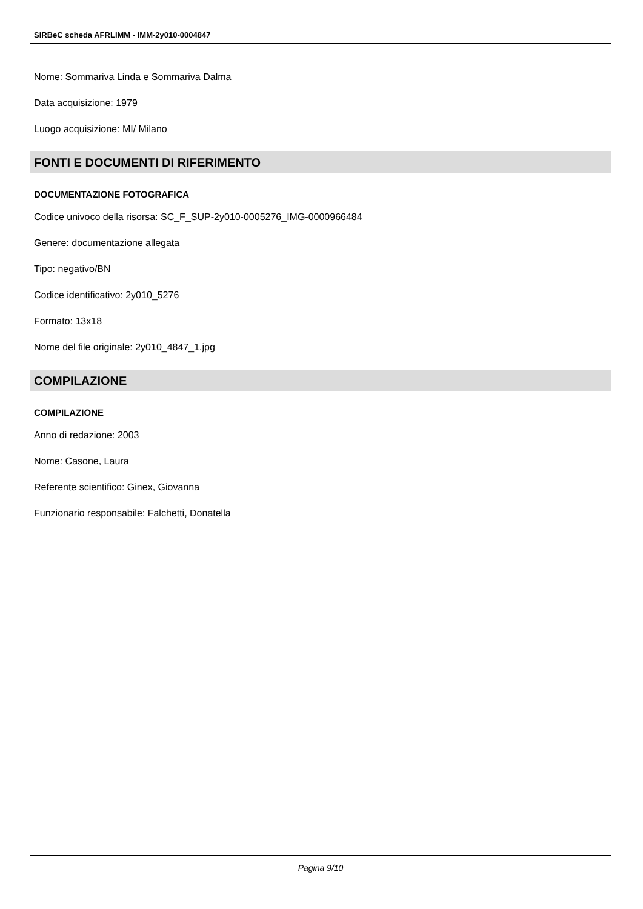SIRBeC scheda AFRLIMM - IMM-2y010-0004847
Nome: Sommariva Linda e Sommariva Dalma
Data acquisizione: 1979
Luogo acquisizione: MI/ Milano
FONTI E DOCUMENTI DI RIFERIMENTO
DOCUMENTAZIONE FOTOGRAFICA
Codice univoco della risorsa: SC_F_SUP-2y010-0005276_IMG-0000966484
Genere: documentazione allegata
Tipo: negativo/BN
Codice identificativo: 2y010_5276
Formato: 13x18
Nome del file originale: 2y010_4847_1.jpg
COMPILAZIONE
COMPILAZIONE
Anno di redazione: 2003
Nome: Casone, Laura
Referente scientifico: Ginex, Giovanna
Funzionario responsabile: Falchetti, Donatella
Pagina 9/10